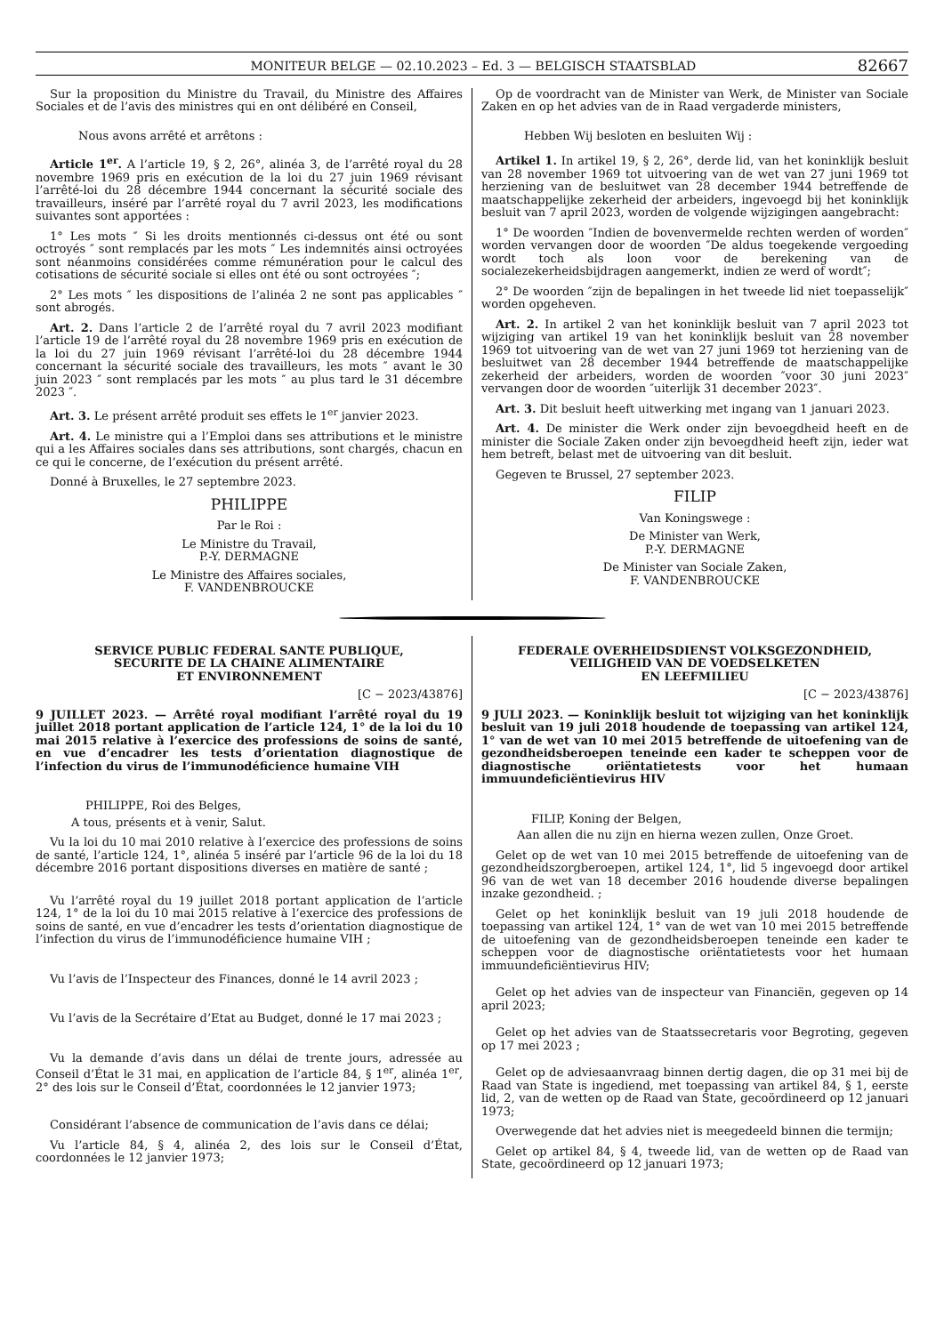MONITEUR BELGE — 02.10.2023 – Ed. 3 — BELGISCH STAATSBLAD 82667
Sur la proposition du Ministre du Travail, du Ministre des Affaires Sociales et de l’avis des ministres qui en ont délibéré en Conseil,
Nous avons arrêté et arrêtons :
Article 1<sup>er</sup>. A l’article 19, § 2, 26°, alinéa 3, de l’arrêté royal du 28 novembre 1969 pris en exécution de la loi du 27 juin 1969 révisant l’arrêté-loi du 28 décembre 1944 concernant la sécurité sociale des travailleurs, inséré par l’arrêté royal du 7 avril 2023, les modifications suivantes sont apportées :
1° Les mots ″ Si les droits mentionnés ci-dessus ont été ou sont octroyés ″ sont remplacés par les mots ″ Les indemnités ainsi octroyées sont néanmoins considérées comme rémunération pour le calcul des cotisations de sécurité sociale si elles ont été ou sont octroyées ″;
2° Les mots ″ les dispositions de l’alinéa 2 ne sont pas applicables ″ sont abrogés.
Art. 2. Dans l’article 2 de l’arrêté royal du 7 avril 2023 modifiant l’article 19 de l’arrêté royal du 28 novembre 1969 pris en exécution de la loi du 27 juin 1969 révisant l’arrêté-loi du 28 décembre 1944 concernant la sécurité sociale des travailleurs, les mots ″ avant le 30 juin 2023 ″ sont remplacés par les mots ″ au plus tard le 31 décembre 2023 ″.
Art. 3. Le présent arrêté produit ses effets le 1<sup>er</sup> janvier 2023.
Art. 4. Le ministre qui a l’Emploi dans ses attributions et le ministre qui a les Affaires sociales dans ses attributions, sont chargés, chacun en ce qui le concerne, de l’exécution du présent arrêté.
Donné à Bruxelles, le 27 septembre 2023.
PHILIPPE
Par le Roi :
Le Ministre du Travail,
P.-Y. DERMAGNE
Le Ministre des Affaires sociales,
F. VANDENBROUCKE
Op de voordracht van de Minister van Werk, de Minister van Sociale Zaken en op het advies van de in Raad vergaderde ministers,
Hebben Wij besloten en besluiten Wij :
Artikel 1. In artikel 19, § 2, 26°, derde lid, van het koninklijk besluit van 28 november 1969 tot uitvoering van de wet van 27 juni 1969 tot herziening van de besluitwet van 28 december 1944 betreffende de maatschappelijke zekerheid der arbeiders, ingevoegd bij het koninklijk besluit van 7 april 2023, worden de volgende wijzigingen aangebracht:
1° De woorden ″Indien de bovenvermelde rechten werden of worden″ worden vervangen door de woorden ″De aldus toegekende vergoeding wordt toch als loon voor de berekening van de socialezekerheidsbijdragen aangemerkt, indien ze werd of wordt″;
2° De woorden ″zijn de bepalingen in het tweede lid niet toepasselijk″ worden opgeheven.
Art. 2. In artikel 2 van het koninklijk besluit van 7 april 2023 tot wijziging van artikel 19 van het koninklijk besluit van 28 november 1969 tot uitvoering van de wet van 27 juni 1969 tot herziening van de besluitwet van 28 december 1944 betreffende de maatschappelijke zekerheid der arbeiders, worden de woorden ″voor 30 juni 2023″ vervangen door de woorden ″uiterlijk 31 december 2023″.
Art. 3. Dit besluit heeft uitwerking met ingang van 1 januari 2023.
Art. 4. De minister die Werk onder zijn bevoegdheid heeft en de minister die Sociale Zaken onder zijn bevoegdheid heeft zijn, ieder wat hem betreft, belast met de uitvoering van dit besluit.
Gegeven te Brussel, 27 september 2023.
FILIP
Van Koningswege :
De Minister van Werk,
P.-Y. DERMAGNE
De Minister van Sociale Zaken,
F. VANDENBROUCKE
SERVICE PUBLIC FEDERAL SANTE PUBLIQUE,
SECURITE DE LA CHAINE ALIMENTAIRE
ET ENVIRONNEMENT
[C − 2023/43876]
9 JUILLET 2023. — Arrêté royal modifiant l’arrêté royal du 19 juillet 2018 portant application de l’article 124, 1° de la loi du 10 mai 2015 relative à l’exercice des professions de soins de santé, en vue d’encadrer les tests d’orientation diagnostique de l’infection du virus de l’immunodéficience humaine VIH
PHILIPPE, Roi des Belges,
A tous, présents et à venir, Salut.
Vu la loi du 10 mai 2010 relative à l’exercice des professions de soins de santé, l’article 124, 1°, alinéa 5 inséré par l’article 96 de la loi du 18 décembre 2016 portant dispositions diverses en matière de santé ;
Vu l’arrêté royal du 19 juillet 2018 portant application de l’article 124, 1° de la loi du 10 mai 2015 relative à l’exercice des professions de soins de santé, en vue d’encadrer les tests d’orientation diagnostique de l’infection du virus de l’immunodéficience humaine VIH ;
Vu l’avis de l’Inspecteur des Finances, donné le 14 avril 2023 ;
Vu l’avis de la Secrétaire d’Etat au Budget, donné le 17 mai 2023 ;
Vu la demande d’avis dans un délai de trente jours, adressée au Conseil d’État le 31 mai, en application de l’article 84, § 1<sup>er</sup>, alinéa 1<sup>er</sup>, 2° des lois sur le Conseil d’État, coordonnées le 12 janvier 1973;
Considérant l’absence de communication de l’avis dans ce délai;
Vu l’article 84, § 4, alinéa 2, des lois sur le Conseil d’État, coordonnées le 12 janvier 1973;
FEDERALE OVERHEIDSDIENST VOLKSGEZONDHEID,
VEILIGHEID VAN DE VOEDSELKETEN
EN LEEFMILIEU
[C − 2023/43876]
9 JULI 2023. — Koninklijk besluit tot wijziging van het koninklijk besluit van 19 juli 2018 houdende de toepassing van artikel 124, 1° van de wet van 10 mei 2015 betreffende de uitoefening van de gezondheidsberoepen teneinde een kader te scheppen voor de diagnostische oriëntatietests voor het humaan immuundeficiëntievirus HIV
FILIP, Koning der Belgen,
Aan allen die nu zijn en hierna wezen zullen, Onze Groet.
Gelet op de wet van 10 mei 2015 betreffende de uitoefening van de gezondheidszorgberoepen, artikel 124, 1°, lid 5 ingevoegd door artikel 96 van de wet van 18 december 2016 houdende diverse bepalingen inzake gezondheid. ;
Gelet op het koninklijk besluit van 19 juli 2018 houdende de toepassing van artikel 124, 1° van de wet van 10 mei 2015 betreffende de uitoefening van de gezondheidsberoepen teneinde een kader te scheppen voor de diagnostische oriëntatietests voor het humaan immuundeficiëntievirus HIV;
Gelet op het advies van de inspecteur van Financiën, gegeven op 14 april 2023;
Gelet op het advies van de Staatssecretaris voor Begroting, gegeven op 17 mei 2023 ;
Gelet op de adviesaanvraag binnen dertig dagen, die op 31 mei bij de Raad van State is ingediend, met toepassing van artikel 84, § 1, eerste lid, 2, van de wetten op de Raad van State, gecoördineerd op 12 januari 1973;
Overwegende dat het advies niet is meegedeeld binnen die termijn;
Gelet op artikel 84, § 4, tweede lid, van de wetten op de Raad van State, gecoördineerd op 12 januari 1973;